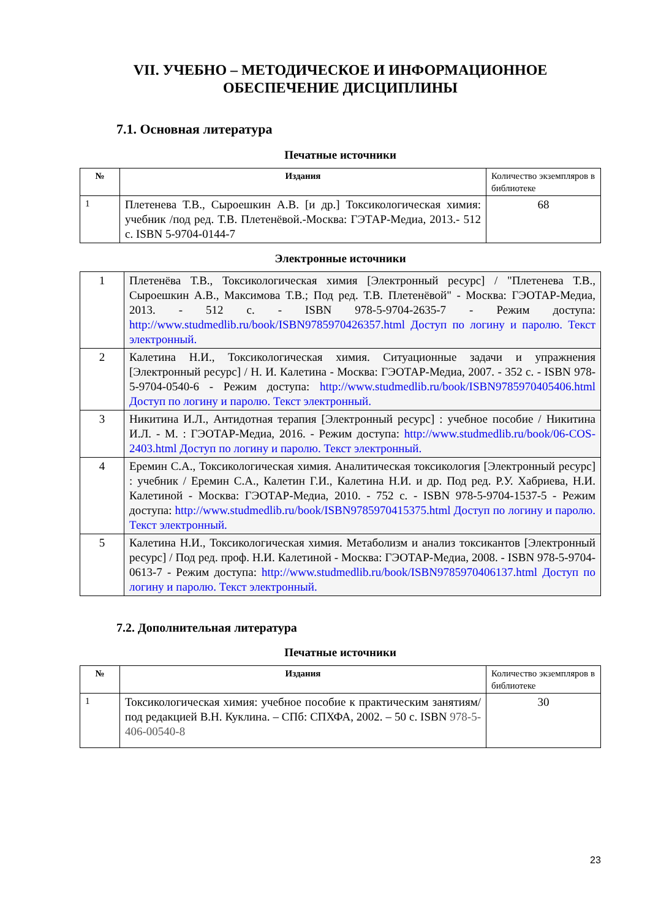VII. УЧЕБНО – МЕТОДИЧЕСКОЕ И ИНФОРМАЦИОННОЕ
ОБЕСПЕЧЕНИЕ ДИСЦИПЛИНЫ
7.1. Основная литература
Печатные источники
| № | Издания | Количество экземпляров в библиотеке |
| 1 | Плетенева Т.В., Сыроешкин А.В. [и др.] Токсикологическая химия: учебник /под ред. Т.В. Плетенёвой.-Москва: ГЭТАР-Медиа, 2013.- 512 с. ISBN 5-9704-0144-7 | 68 |
Электронные источники
| 1 | Плетенёва Т.В., Токсикологическая химия [Электронный ресурс] / "Плетенева Т.В., Сыроешкин А.В., Максимова Т.В.; Под ред. Т.В. Плетенёвой" - Москва: ГЭОТАР-Медиа, 2013. - 512 с. - ISBN 978-5-9704-2635-7 - Режим доступа: http://www.studmedlib.ru/book/ISBN9785970426357.html Доступ по логину и паролю. Текст электронный. |
| 2 | Калетина Н.И., Токсикологическая химия. Ситуационные задачи и упражнения [Электронный ресурс] / Н. И. Калетина - Москва: ГЭОТАР-Медиа, 2007. - 352 с. - ISBN 978-5-9704-0540-6 - Режим доступа: http://www.studmedlib.ru/book/ISBN9785970405406.html Доступ по логину и паролю. Текст электронный. |
| 3 | Никитина И.Л., Антидотная терапия [Электронный ресурс] : учебное пособие / Никитина И.Л. - М. : ГЭОТАР-Медиа, 2016. - Режим доступа: http://www.studmedlib.ru/book/06-COS-2403.html Доступ по логину и паролю. Текст электронный. |
| 4 | Еремин С.А., Токсикологическая химия. Аналитическая токсикология [Электронный ресурс] : учебник / Еремин С.А., Калетин Г.И., Калетина Н.И. и др. Под ред. Р.У. Хабриева, Н.И. Калетиной - Москва: ГЭОТАР-Медиа, 2010. - 752 с. - ISBN 978-5-9704-1537-5 - Режим доступа: http://www.studmedlib.ru/book/ISBN9785970415375.html Доступ по логину и паролю. Текст электронный. |
| 5 | Калетина Н.И., Токсикологическая химия. Метаболизм и анализ токсикантов [Электронный ресурс] / Под ред. проф. Н.И. Калетиной - Москва: ГЭОТАР-Медиа, 2008. - ISBN 978-5-9704-0613-7 - Режим доступа: http://www.studmedlib.ru/book/ISBN9785970406137.html Доступ по логину и паролю. Текст электронный. |
7.2. Дополнительная литература
Печатные источники
| № | Издания | Количество экземпляров в библиотеке |
| 1 | Токсикологическая химия: учебное пособие к практическим занятиям/ под редакцией В.Н. Куклина. – СПб: СПХФА, 2002. – 50 с. ISBN 978-5-406-00540-8 | 30 |
23